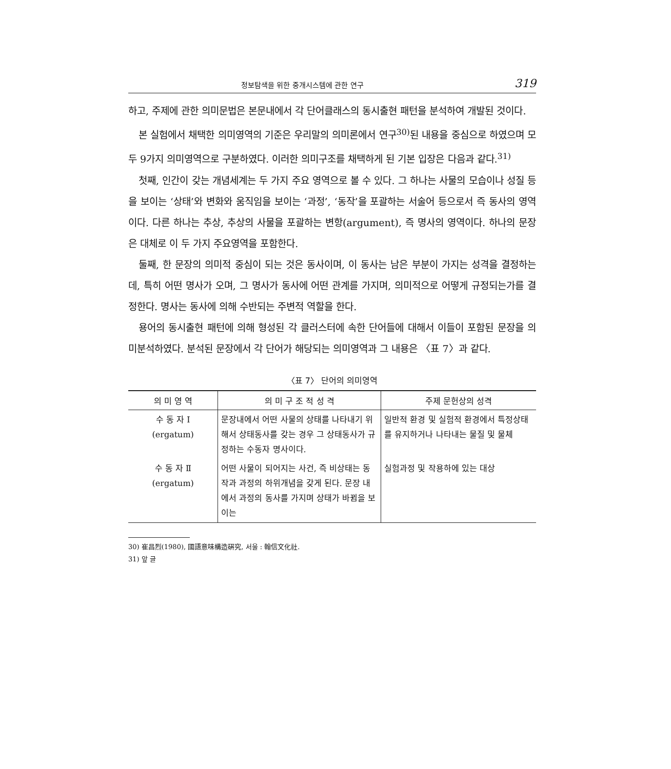정보탐색을 위한 중개시스템에 관한 연구 319
하고, 주제에 관한 의미문법은 본문내에서 각 단어클래스의 동시출현 패턴을 분석하여 개발된 것이다.
본 실험에서 채택한 의미영역의 기준은 우리말의 의미론에서 연구<sup>30)</sup>된 내용을 중심으로 하였으며 모두 9가지 의미영역으로 구분하였다. 이러한 의미구조를 채택하게 된 기본 입장은 다음과 같다.<sup>31)</sup>
첫째, 인간이 갖는 개념세계는 두 가지 주요 영역으로 볼 수 있다. 그 하나는 사물의 모습이나 성질 등을 보이는 ‘상태’와 변화와 움직임을 보이는 ‘과정’, ‘동작’을 포괄하는 서술어 등으로서 즉 동사의 영역이다. 다른 하나는 추상, 추상의 사물을 포괄하는 변항(argument), 즉 명사의 영역이다. 하나의 문장은 대체로 이 두 가지 주요영역을 포함한다.
둘째, 한 문장의 의미적 중심이 되는 것은 동사이며, 이 동사는 남은 부분이 가지는 성격을 결정하는데, 특히 어떤 명사가 오며, 그 명사가 동사에 어떤 관계를 가지며, 의미적으로 어떻게 규정되는가를 결정한다. 명사는 동사에 의해 수반되는 주변적 역할을 한다.
용어의 동시출현 패턴에 의해 형성된 각 클러스터에 속한 단어들에 대해서 이들이 포함된 문장을 의미분석하였다. 분석된 문장에서 각 단어가 해당되는 의미영역과 그 내용은 〈표 7〉과 같다.
〈표 7〉 단어의 의미영역
| 의 미 영 역 | 의 미 구 조 적 성 격 | 주제 문헌상의 성격 |
| --- | --- | --- |
| 수 동 자 Ⅰ (ergatum) | 문장내에서 어떤 사물의 상태를 나타내기 위해서 상태동사를 갖는 경우 그 상태동사가 규정하는 수동자 명사이다. | 일반적 환경 및 실험적 환경에서 특정상태를 유지하거나 나타내는 물질 및 물체 |
| 수 동 자 Ⅱ (ergatum) | 어떤 사물이 되어지는 사건, 즉 비상태는 동작과 과정의 하위개념을 갖게 된다. 문장 내에서 과정의 동사를 가지며 상태가 바뀜을 보이는 | 실험과정 및 작용하에 있는 대상 |
30) 崔昌烈(1980), 國語意味構造硏究, 서울 : 翰信文化社.
31) 앞 글